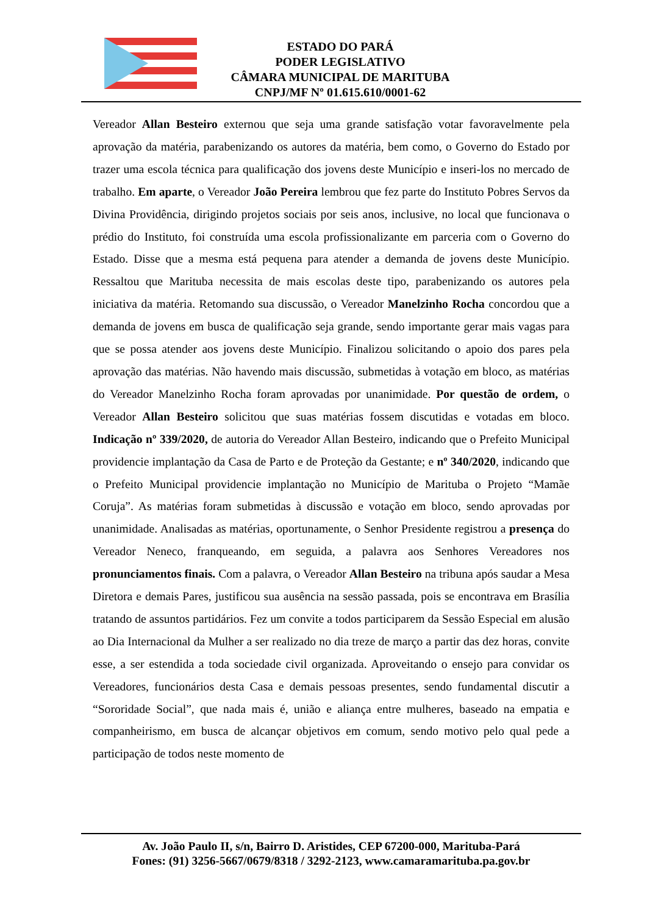ESTADO DO PARÁ
PODER LEGISLATIVO
CÂMARA MUNICIPAL DE MARITUBA
CNPJ/MF Nº 01.615.610/0001-62
Vereador Allan Besteiro externou que seja uma grande satisfação votar favoravelmente pela aprovação da matéria, parabenizando os autores da matéria, bem como, o Governo do Estado por trazer uma escola técnica para qualificação dos jovens deste Município e inseri-los no mercado de trabalho. Em aparte, o Vereador João Pereira lembrou que fez parte do Instituto Pobres Servos da Divina Providência, dirigindo projetos sociais por seis anos, inclusive, no local que funcionava o prédio do Instituto, foi construída uma escola profissionalizante em parceria com o Governo do Estado. Disse que a mesma está pequena para atender a demanda de jovens deste Município. Ressaltou que Marituba necessita de mais escolas deste tipo, parabenizando os autores pela iniciativa da matéria. Retomando sua discussão, o Vereador Manelzinho Rocha concordou que a demanda de jovens em busca de qualificação seja grande, sendo importante gerar mais vagas para que se possa atender aos jovens deste Município. Finalizou solicitando o apoio dos pares pela aprovação das matérias. Não havendo mais discussão, submetidas à votação em bloco, as matérias do Vereador Manelzinho Rocha foram aprovadas por unanimidade. Por questão de ordem, o Vereador Allan Besteiro solicitou que suas matérias fossem discutidas e votadas em bloco. Indicação nº 339/2020, de autoria do Vereador Allan Besteiro, indicando que o Prefeito Municipal providencie implantação da Casa de Parto e de Proteção da Gestante; e nº 340/2020, indicando que o Prefeito Municipal providencie implantação no Município de Marituba o Projeto “Mamãe Coruja”. As matérias foram submetidas à discussão e votação em bloco, sendo aprovadas por unanimidade. Analisadas as matérias, oportunamente, o Senhor Presidente registrou a presença do Vereador Neneco, franqueando, em seguida, a palavra aos Senhores Vereadores nos pronunciamentos finais. Com a palavra, o Vereador Allan Besteiro na tribuna após saudar a Mesa Diretora e demais Pares, justificou sua ausência na sessão passada, pois se encontrava em Brasília tratando de assuntos partidários. Fez um convite a todos participarem da Sessão Especial em alusão ao Dia Internacional da Mulher a ser realizado no dia treze de março a partir das dez horas, convite esse, a ser estendida a toda sociedade civil organizada. Aproveitando o ensejo para convidar os Vereadores, funcionários desta Casa e demais pessoas presentes, sendo fundamental discutir a “Sororidade Social”, que nada mais é, união e aliança entre mulheres, baseado na empatia e companheirismo, em busca de alcançar objetivos em comum, sendo motivo pelo qual pede a participação de todos neste momento de
Av. João Paulo II, s/n, Bairro D. Aristides, CEP 67200-000, Marituba-Pará
Fones: (91) 3256-5667/0679/8318 / 3292-2123, www.camaramarituba.pa.gov.br